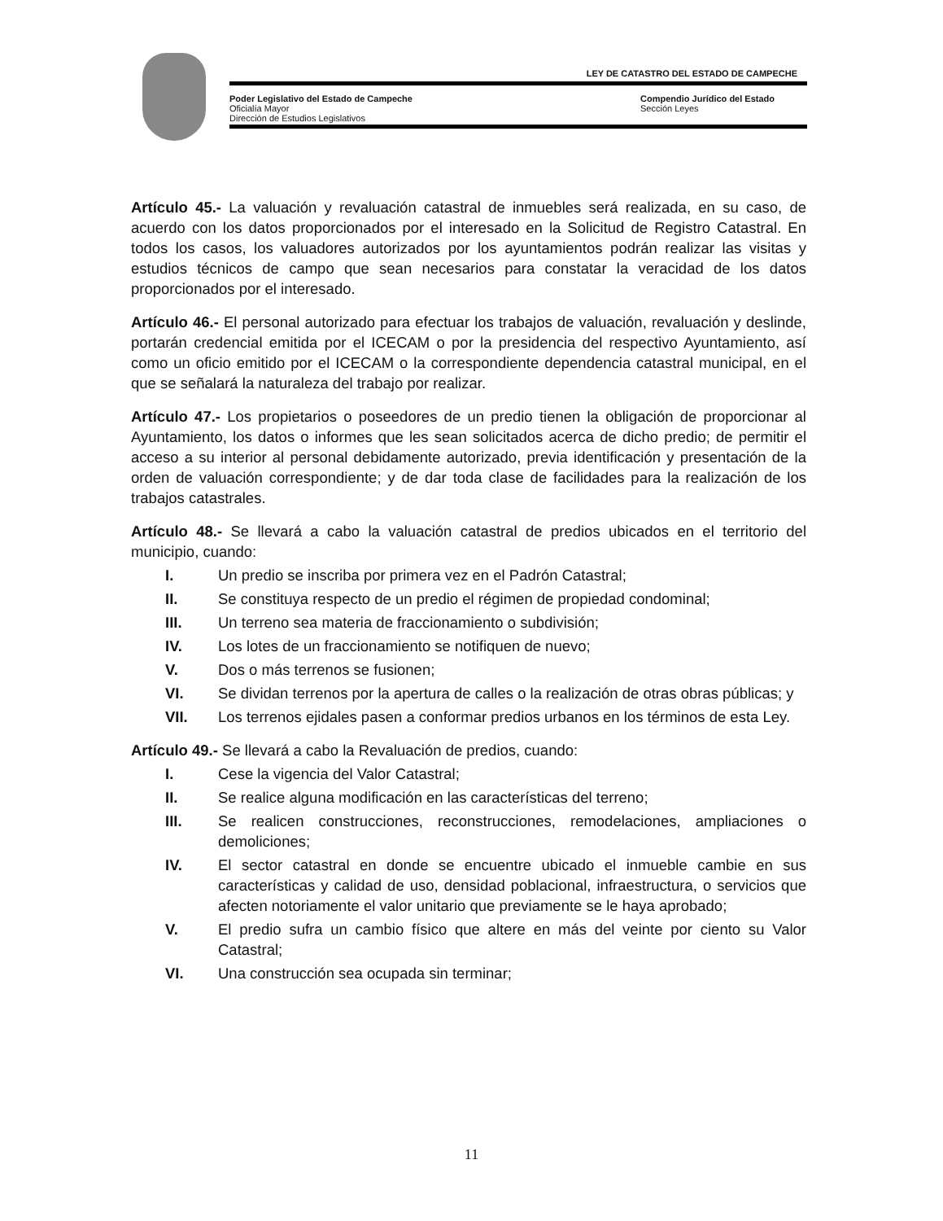LEY DE CATASTRO DEL ESTADO DE CAMPECHE
Poder Legislativo del Estado de Campeche
Compendio Jurídico del Estado
Oficialía Mayor Sección Leyes
Dirección de Estudios Legislativos
Artículo 45.- La valuación y revaluación catastral de inmuebles será realizada, en su caso, de acuerdo con los datos proporcionados por el interesado en la Solicitud de Registro Catastral. En todos los casos, los valuadores autorizados por los ayuntamientos podrán realizar las visitas y estudios técnicos de campo que sean necesarios para constatar la veracidad de los datos proporcionados por el interesado.
Artículo 46.- El personal autorizado para efectuar los trabajos de valuación, revaluación y deslinde, portarán credencial emitida por el ICECAM o por la presidencia del respectivo Ayuntamiento, así como un oficio emitido por el ICECAM o la correspondiente dependencia catastral municipal, en el que se señalará la naturaleza del trabajo por realizar.
Artículo 47.- Los propietarios o poseedores de un predio tienen la obligación de proporcionar al Ayuntamiento, los datos o informes que les sean solicitados acerca de dicho predio; de permitir el acceso a su interior al personal debidamente autorizado, previa identificación y presentación de la orden de valuación correspondiente; y de dar toda clase de facilidades para la realización de los trabajos catastrales.
Artículo 48.- Se llevará a cabo la valuación catastral de predios ubicados en el territorio del municipio, cuando:
I. Un predio se inscriba por primera vez en el Padrón Catastral;
II. Se constituya respecto de un predio el régimen de propiedad condominal;
III. Un terreno sea materia de fraccionamiento o subdivisión;
IV. Los lotes de un fraccionamiento se notifiquen de nuevo;
V. Dos o más terrenos se fusionen;
VI. Se dividan terrenos por la apertura de calles o la realización de otras obras públicas; y
VII. Los terrenos ejidales pasen a conformar predios urbanos en los términos de esta Ley.
Artículo 49.- Se llevará a cabo la Revaluación de predios, cuando:
I. Cese la vigencia del Valor Catastral;
II. Se realice alguna modificación en las características del terreno;
III. Se realicen construcciones, reconstrucciones, remodelaciones, ampliaciones o demoliciones;
IV. El sector catastral en donde se encuentre ubicado el inmueble cambie en sus características y calidad de uso, densidad poblacional, infraestructura, o servicios que afecten notoriamente el valor unitario que previamente se le haya aprobado;
V. El predio sufra un cambio físico que altere en más del veinte por ciento su Valor Catastral;
VI. Una construcción sea ocupada sin terminar;
11